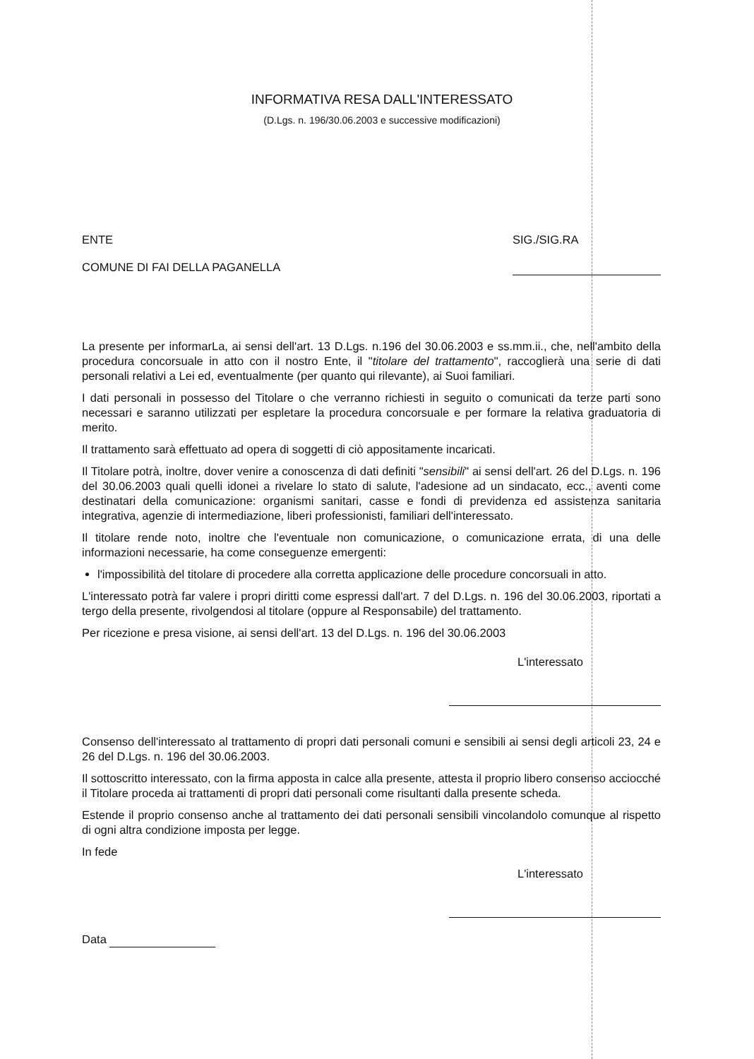INFORMATIVA RESA DALL'INTERESSATO
(D.Lgs. n. 196/30.06.2003 e successive modificazioni)
ENTE
COMUNE DI FAI DELLA PAGANELLA
SIG./SIG.RA
La presente per informarLa, ai sensi dell'art. 13 D.Lgs. n.196 del 30.06.2003 e ss.mm.ii., che, nell'ambito della procedura concorsuale in atto con il nostro Ente, il "titolare del trattamento", raccoglierà una serie di dati personali relativi a Lei ed, eventualmente (per quanto qui rilevante), ai Suoi familiari.
I dati personali in possesso del Titolare o che verranno richiesti in seguito o comunicati da terze parti sono necessari e saranno utilizzati per espletare la procedura concorsuale e per formare la relativa graduatoria di merito.
Il trattamento sarà effettuato ad opera di soggetti di ciò appositamente incaricati.
Il Titolare potrà, inoltre, dover venire a conoscenza di dati definiti "sensibili" ai sensi dell'art. 26 del D.Lgs. n. 196 del 30.06.2003 quali quelli idonei a rivelare lo stato di salute, l'adesione ad un sindacato, ecc., aventi come destinatari della comunicazione: organismi sanitari, casse e fondi di previdenza ed assistenza sanitaria integrativa, agenzie di intermediazione, liberi professionisti, familiari dell'interessato.
Il titolare rende noto, inoltre che l'eventuale non comunicazione, o comunicazione errata, di una delle informazioni necessarie, ha come conseguenze emergenti:
l'impossibilità del titolare di procedere alla corretta applicazione delle procedure concorsuali in atto.
L'interessato potrà far valere i propri diritti come espressi dall'art. 7 del D.Lgs. n. 196 del 30.06.2003, riportati a tergo della presente, rivolgendosi al titolare (oppure al Responsabile) del trattamento.
Per ricezione e presa visione, ai sensi dell'art. 13 del D.Lgs. n. 196 del 30.06.2003
L'interessato
Consenso dell'interessato al trattamento di propri dati personali comuni e sensibili ai sensi degli articoli 23, 24 e 26 del D.Lgs. n. 196 del 30.06.2003.
Il sottoscritto interessato, con la firma apposta in calce alla presente, attesta il proprio libero consenso acciocché il Titolare proceda ai trattamenti di propri dati personali come risultanti dalla presente scheda.
Estende il proprio consenso anche al trattamento dei dati personali sensibili vincolandolo comunque al rispetto di ogni altra condizione imposta per legge.
In fede
L'interessato
Data